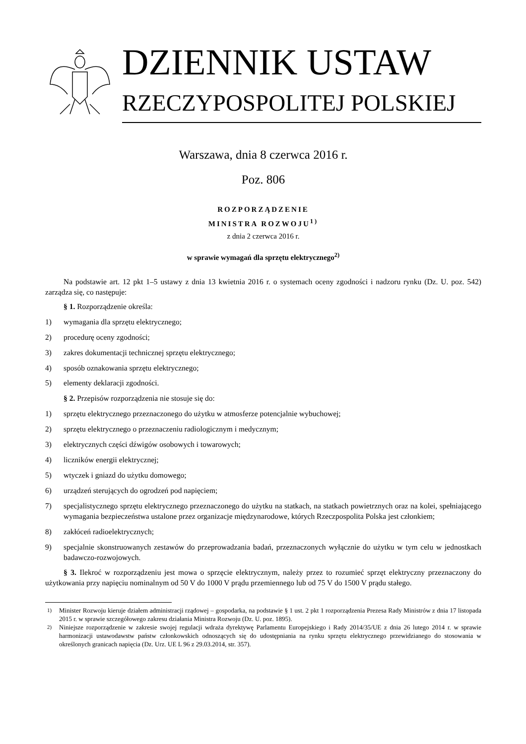DZIENNIK USTAW
RZECZYPOSPOLITEJ POLSKIEJ
Warszawa, dnia 8 czerwca 2016 r.
Poz. 806
ROZPORZĄDZENIE
MINISTRA ROZWOJU<sup>1)</sup>
z dnia 2 czerwca 2016 r.
w sprawie wymagań dla sprzętu elektrycznego<sup>2)</sup>
Na podstawie art. 12 pkt 1–5 ustawy z dnia 13 kwietnia 2016 r. o systemach oceny zgodności i nadzoru rynku (Dz. U. poz. 542) zarządza się, co następuje:
§ 1. Rozporządzenie określa:
1) wymagania dla sprzętu elektrycznego;
2) procedurę oceny zgodności;
3) zakres dokumentacji technicznej sprzętu elektrycznego;
4) sposób oznakowania sprzętu elektrycznego;
5) elementy deklaracji zgodności.
§ 2. Przepisów rozporządzenia nie stosuje się do:
1) sprzętu elektrycznego przeznaczonego do użytku w atmosferze potencjalnie wybuchowej;
2) sprzętu elektrycznego o przeznaczeniu radiologicznym i medycznym;
3) elektrycznych części dźwigów osobowych i towarowych;
4) liczników energii elektrycznej;
5) wtyczek i gniazd do użytku domowego;
6) urządzeń sterujących do ogrodzeń pod napięciem;
7) specjalistycznego sprzętu elektrycznego przeznaczonego do użytku na statkach, na statkach powietrznych oraz na kolei, spełniającego wymagania bezpieczeństwa ustalone przez organizacje międzynarodowe, których Rzeczpospolita Polska jest członkiem;
8) zakłóceń radioelektrycznych;
9) specjalnie skonstruowanych zestawów do przeprowadzania badań, przeznaczonych wyłącznie do użytku w tym celu w jednostkach badawczo-rozwojowych.
§ 3. Ilekroć w rozporządzeniu jest mowa o sprzęcie elektrycznym, należy przez to rozumieć sprzęt elektryczny przeznaczony do użytkowania przy napięciu nominalnym od 50 V do 1000 V prądu przemiennego lub od 75 V do 1500 V prądu stałego.
<sup>1)</sup> Minister Rozwoju kieruje działem administracji rządowej – gospodarka, na podstawie § 1 ust. 2 pkt 1 rozporządzenia Prezesa Rady Ministrów z dnia 17 listopada 2015 r. w sprawie szczegółowego zakresu działania Ministra Rozwoju (Dz. U. poz. 1895).
<sup>2)</sup> Niniejsze rozporządzenie w zakresie swojej regulacji wdraża dyrektywę Parlamentu Europejskiego i Rady 2014/35/UE z dnia 26 lutego 2014 r. w sprawie harmonizacji ustawodawstw państw członkowskich odnoszących się do udostępniania na rynku sprzętu elektrycznego przewidzianego do stosowania w określonych granicach napięcia (Dz. Urz. UE L 96 z 29.03.2014, str. 357).